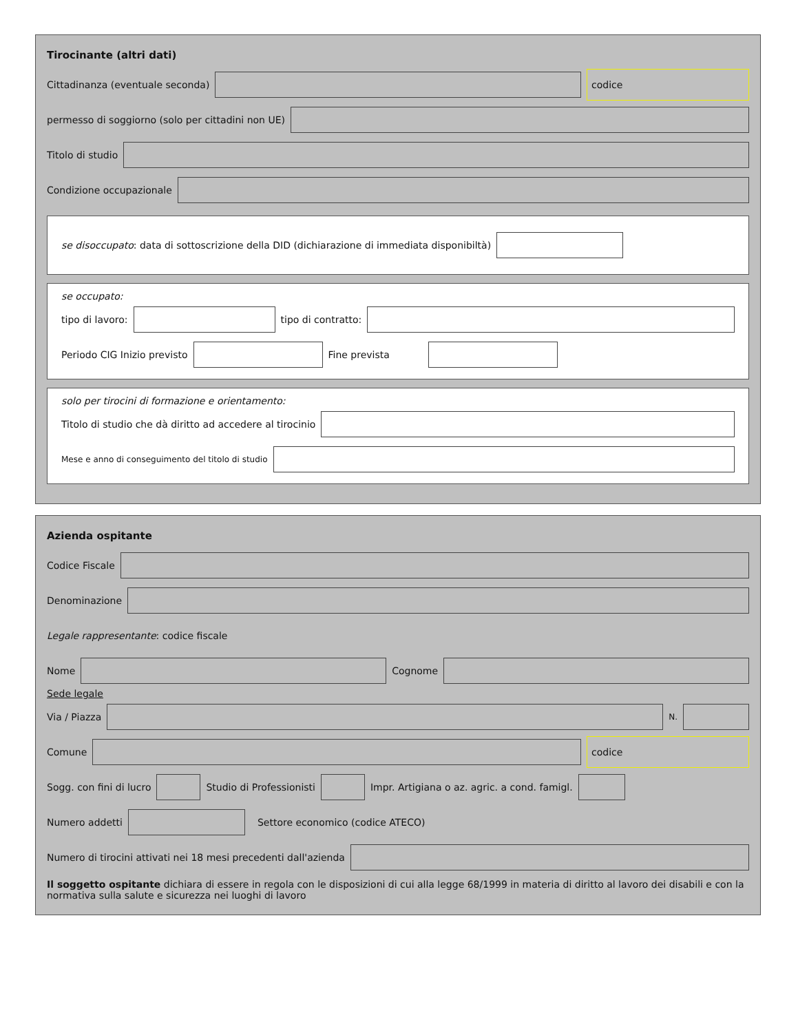Tirocinante (altri dati)
Cittadinanza (eventuale seconda)
codice
permesso di soggiorno (solo per cittadini non UE)
Titolo di studio
Condizione occupazionale
se disoccupato: data di sottoscrizione della DID (dichiarazione di immediata disponibiltà)
se occupato:
tipo di lavoro:
tipo di contratto:
Periodo CIG Inizio previsto
Fine prevista
solo per tirocini di formazione e orientamento:
Titolo di studio che dà diritto ad accedere al tirocinio
Mese e anno di conseguimento del titolo di studio
Azienda ospitante
Codice Fiscale
Denominazione
Legale rappresentante: codice fiscale
Nome
Cognome
Sede legale
Via / Piazza
N.
Comune
codice
Sogg. con fini di lucro
Studio di Professionisti
Impr. Artigiana o az. agric. a cond. famigl.
Numero addetti
Settore economico (codice ATECO)
Numero di tirocini attivati nei 18 mesi precedenti dall'azienda
Il soggetto ospitante dichiara di essere in regola con le disposizioni di cui alla legge 68/1999 in materia di diritto al lavoro dei disabili e con la normativa sulla salute e sicurezza nei luoghi di lavoro